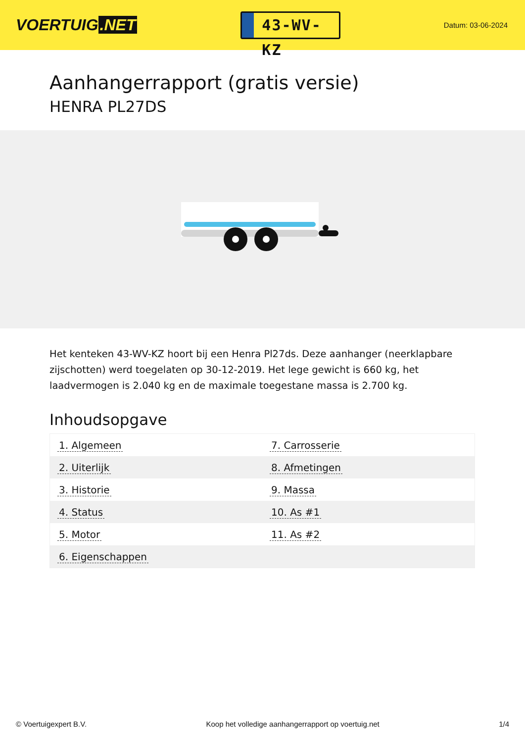VOERTUIG.NET
43-WV-KZ
Datum: 03-06-2024
Aanhangerrapport (gratis versie)
HENRA PL27DS
Het kenteken 43-WV-KZ hoort bij een Henra Pl27ds. Deze aanhanger (neerklapbare zijschotten) werd toegelaten op 30-12-2019. Het lege gewicht is 660 kg, het laadvermogen is 2.040 kg en de maximale toegestane massa is 2.700 kg.
Inhoudsopgave
| 1. Algemeen | 7. Carrosserie |
| 2. Uiterlijk | 8. Afmetingen |
| 3. Historie | 9. Massa |
| 4. Status | 10. As #1 |
| 5. Motor | 11. As #2 |
| 6. Eigenschappen | |
© Voertuigexpert B.V. Koop het volledige aanhangerrapport op voertuig.net 1/4